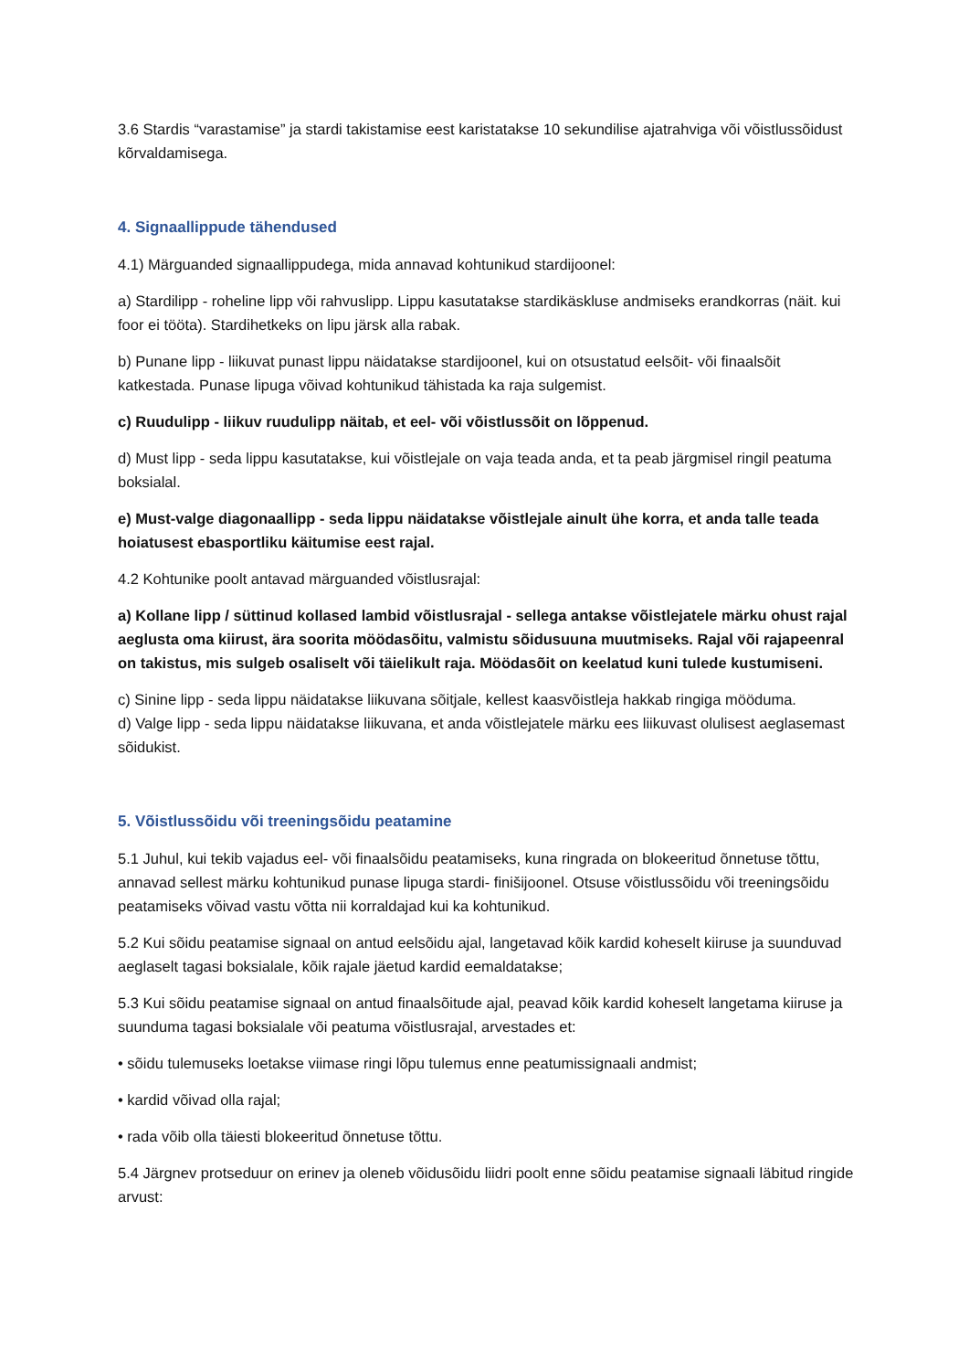3.6 Stardis “varastamise” ja stardi takistamise eest karistatakse 10 sekundilise ajatrahviga või võistlussõidust kõrvaldamisega.
4. Signaallippude tähendused
4.1) Märguanded signaallippudega, mida annavad kohtunikud stardijoonel:
a) Stardilipp - roheline lipp või rahvuslipp. Lippu kasutatakse stardikäskluse andmiseks erandkorras (näit. kui foor ei tööta). Stardihetkeks on lipu järsk alla rabak.
b) Punane lipp - liikuvat punast lippu näidatakse stardijoonel, kui on otsustatud eelsõit- või finaalsõit katkestada. Punase lipuga võivad kohtunikud tähistada ka raja sulgemist.
c) Ruudulipp - liikuv ruudulipp näitab, et eel- või võistlussõit on lõppenud.
d) Must lipp - seda lippu kasutatakse, kui võistlejale on vaja teada anda, et ta peab järgmisel ringil peatuma boksialal.
e) Must-valge diagonaallipp - seda lippu näidatakse võistlejale ainult ühe korra, et anda talle teada hoiatusest ebasportliku käitumise eest rajal.
4.2 Kohtunike poolt antavad märguanded võistlusrajal:
a) Kollane lipp / süttinud kollased lambid võistlusrajal - sellega antakse võistlejatele märku ohust rajal aeglusta oma kiirust, ära soorita möödasõitu, valmistu sõidusuuna muutmiseks. Rajal või rajapeenral on takistus, mis sulgeb osaliselt või täielikult raja. Möödasõit on keelatud kuni tulede kustumiseni.
c) Sinine lipp - seda lippu näidatakse liikuvana sõitjale, kellest kaasvõistleja hakkab ringiga mööduma.
d) Valge lipp - seda lippu näidatakse liikuvana, et anda võistlejatele märku ees liikuvast olulisest aeglasemast sõidukist.
5. Võistlussõidu või treeningsõidu peatamine
5.1 Juhul, kui tekib vajadus eel- või finaalsõidu peatamiseks, kuna ringrada on blokeeritud õnnetuse tõttu, annavad sellest märku kohtunikud punase lipuga stardi- finišijoonel. Otsuse võistlussõidu või treeningsõidu peatamiseks võivad vastu võtta nii korraldajad kui ka kohtunikud.
5.2 Kui sõidu peatamise signaal on antud eelsõidu ajal, langetavad kõik kardid koheselt kiiruse ja suunduvad aeglaselt tagasi boksialale, kõik rajale jäetud kardid eemaldatakse;
5.3 Kui sõidu peatamise signaal on antud finaalsõitude ajal, peavad kõik kardid koheselt langetama kiiruse ja suunduma tagasi boksialale või peatuma võistlusrajal, arvestades et:
• sõidu tulemuseks loetakse viimase ringi lõpu tulemus enne peatumissignaali andmist;
• kardid võivad olla rajal;
• rada võib olla täiesti blokeeritud õnnetuse tõttu.
5.4 Järgnev protseduur on erinev ja oleneb võidusõidu liidri poolt enne sõidu peatamise signaali läbitud ringide arvust: